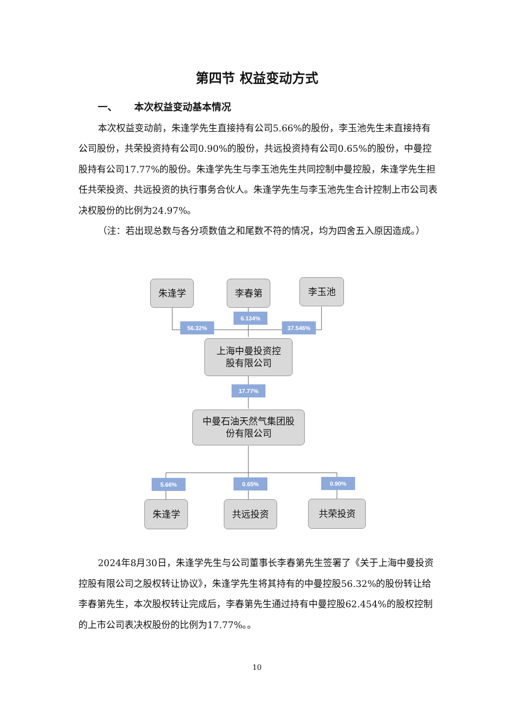第四节 权益变动方式
一、 本次权益变动基本情况
本次权益变动前，朱逢学先生直接持有公司5.66%的股份，李玉池先生未直接持有公司股份，共荣投资持有公司0.90%的股份，共远投资持有公司0.65%的股份，中曼控股持有公司17.77%的股份。朱逢学先生与李玉池先生共同控制中曼控股，朱逢学先生担任共荣投资、共远投资的执行事务合伙人。朱逢学先生与李玉池先生合计控制上市公司表决权股份的比例为24.97%。
（注：若出现总数与各分项数值之和尾数不符的情况，均为四舍五入原因造成。）
朱逢学 李春第 李玉池
6.134%
56.32% 37.546%
上海中曼投资控
股有限公司
17.77%
中曼石油天然气集团股
份有限公司
5.66% 0.65% 0.90%
朱逢学 共远投资 共荣投资
2024年8月30日，朱逢学先生与公司董事长李春第先生签署了《关于上海中曼投资控股有限公司之股权转让协议》，朱逢学先生将其持有的中曼控股56.32%的股份转让给李春第先生，本次股权转让完成后，李春第先生通过持有中曼控股62.454%的股权控制的上市公司表决权股份的比例为17.77%。。
10